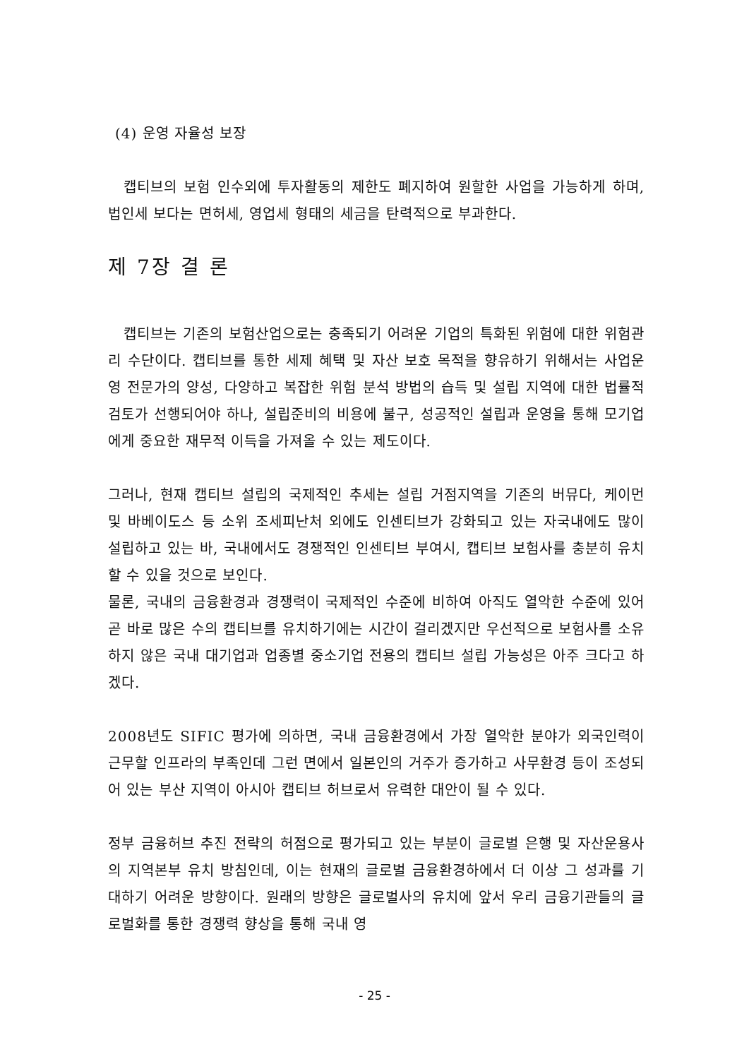(4) 운영 자율성 보장
캡티브의 보험 인수외에 투자활동의 제한도 폐지하여 원할한 사업을 가능하게 하며, 법인세 보다는 면허세, 영업세 형태의 세금을 탄력적으로 부과한다.
제 7장 결 론
캡티브는 기존의 보험산업으로는 충족되기 어려운 기업의 특화된 위험에 대한 위험관리 수단이다. 캡티브를 통한 세제 혜택 및 자산 보호 목적을 향유하기 위해서는 사업운영 전문가의 양성, 다양하고 복잡한 위험 분석 방법의 습득 및 설립 지역에 대한 법률적 검토가 선행되어야 하나, 설립준비의 비용에 불구, 성공적인 설립과 운영을 통해 모기업에게 중요한 재무적 이득을 가져올 수 있는 제도이다.
그러나, 현재 캡티브 설립의 국제적인 추세는 설립 거점지역을 기존의 버뮤다, 케이먼 및 바베이도스 등 소위 조세피난처 외에도 인센티브가 강화되고 있는 자국내에도 많이 설립하고 있는 바, 국내에서도 경쟁적인 인센티브 부여시, 캡티브 보험사를 충분히 유치할 수 있을 것으로 보인다.
물론, 국내의 금융환경과 경쟁력이 국제적인 수준에 비하여 아직도 열악한 수준에 있어 곧 바로 많은 수의 캡티브를 유치하기에는 시간이 걸리겠지만 우선적으로 보험사를 소유하지 않은 국내 대기업과 업종별 중소기업 전용의 캡티브 설립 가능성은 아주 크다고 하겠다.
2008년도 SIFIC 평가에 의하면, 국내 금융환경에서 가장 열악한 분야가 외국인력이 근무할 인프라의 부족인데 그런 면에서 일본인의 거주가 증가하고 사무환경 등이 조성되어 있는 부산 지역이 아시아 캡티브 허브로서 유력한 대안이 될 수 있다.
정부 금융허브 추진 전략의 허점으로 평가되고 있는 부분이 글로벌 은행 및 자산운용사의 지역본부 유치 방침인데, 이는 현재의 글로벌 금융환경하에서 더 이상 그 성과를 기대하기 어려운 방향이다. 원래의 방향은 글로벌사의 유치에 앞서 우리 금융기관들의 글로벌화를 통한 경쟁력 향상을 통해 국내 영
- 25 -